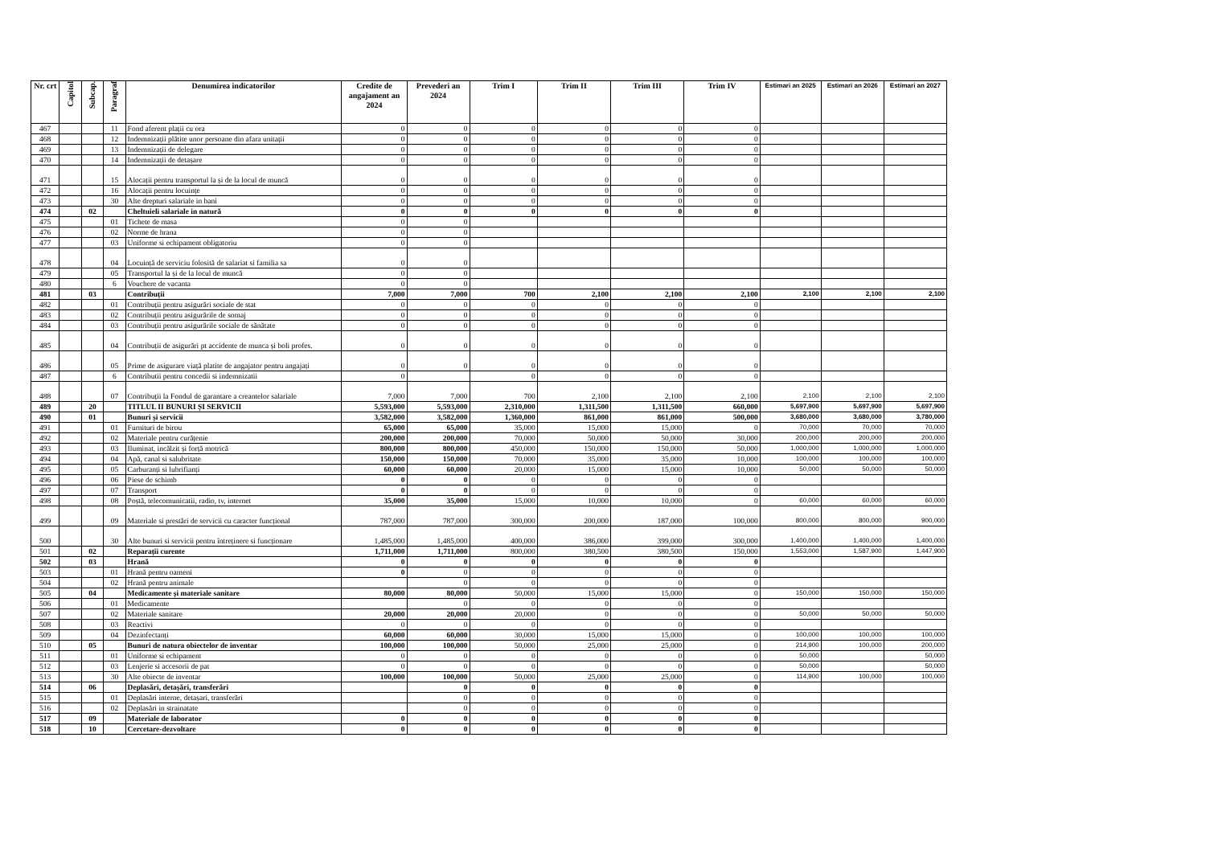| Nr. crt | Capitol | Subcap. | Paragraf | Denumirea indicatorilor | Credite de angajament an 2024 | Prevederi an 2024 | Trim I | Trim II | Trim III | Trim IV | Estimari an 2025 | Estimari an 2026 | Estimari an 2027 |
| --- | --- | --- | --- | --- | --- | --- | --- | --- | --- | --- | --- | --- | --- |
| 467 | | | 11 | Fond aferent plații cu ora | 0 | 0 | 0 | 0 | 0 | 0 | | | |
| 468 | | | 12 | Indemnizații plătite unor persoane din afara unitații | 0 | 0 | 0 | 0 | 0 | 0 | | | |
| 469 | | | 13 | Indemnizații de delegare | 0 | 0 | 0 | 0 | 0 | 0 | | | |
| 470 | | | 14 | Indemnizații de detașare | 0 | 0 | 0 | 0 | 0 | 0 | | | |
| 471 | | | 15 | Alocații pentru transportul la și de la locul de muncă | 0 | 0 | 0 | 0 | 0 | 0 | | | |
| 472 | | | 16 | Alocații pentru locuințe | 0 | 0 | 0 | 0 | 0 | 0 | | | |
| 473 | | | 30 | Alte drepturi salariale in bani | 0 | 0 | 0 | 0 | 0 | 0 | | | |
| 474 | | 02 | | Cheltuieli salariale in natură | 0 | 0 | 0 | 0 | 0 | 0 | | | |
| 475 | | | 01 | Tichete de masa | 0 | 0 | | | | | | | |
| 476 | | | 02 | Norme de hrana | 0 | 0 | | | | | | | |
| 477 | | | 03 | Uniforme si echipament obligatoriu | 0 | 0 | | | | | | | |
| 478 | | | 04 | Locuință de serviciu folosită de salariat si familia sa | 0 | 0 | | | | | | | |
| 479 | | | 05 | Transportul la și de la locul de muncă | 0 | 0 | | | | | | | |
| 480 | | | 6 | Vouchere de vacanta | 0 | 0 | | | | | | | |
| 481 | | 03 | | Contribuții | 7,000 | 7,000 | 700 | 2,100 | 2,100 | 2,100 | 2,100 | 2,100 | 2,100 |
| 482 | | | 01 | Contribuții pentru asigurări sociale de stat | 0 | 0 | 0 | 0 | 0 | 0 | | | |
| 483 | | | 02 | Contribuții pentru asigurările de somaj | 0 | 0 | 0 | 0 | 0 | 0 | | | |
| 484 | | | 03 | Contribuții pentru asigurările sociale de sănătate | 0 | 0 | 0 | 0 | 0 | 0 | | | |
| 485 | | | 04 | Contribuții de asigurări pt accidente de munca și boli profes. | 0 | 0 | 0 | 0 | 0 | 0 | | | |
| 486 | | | 05 | Prime de asigurare viață platite de angajator pentru angajați | 0 | 0 | 0 | 0 | 0 | 0 | | | |
| 487 | | | 6 | Contributii pentru concedii si indemnizatii | 0 | | 0 | 0 | 0 | 0 | | | |
| 488 | | | 07 | Contribuții la Fondul de garantare a creantelor salariale | 7,000 | 7,000 | 700 | 2,100 | 2,100 | 2,100 | 2,100 | 2,100 | 2,100 |
| 489 | | 20 | | TITLUL II BUNURI ȘI SERVICII | 5,593,000 | 5,593,000 | 2,310,000 | 1,311,500 | 1,311,500 | 660,000 | 5,697,900 | 5,697,900 | 5,697,900 |
| 490 | | 01 | | Bunuri și servicii | 3,582,000 | 3,582,000 | 1,360,000 | 861,000 | 861,000 | 500,000 | 3,680,000 | 3,680,000 | 3,780,000 |
| 491 | | | 01 | Furnituri de birou | 65,000 | 65,000 | 35,000 | 15,000 | 15,000 | 0 | 70,000 | 70,000 | 70,000 |
| 492 | | | 02 | Materiale pentru curățenie | 200,000 | 200,000 | 70,000 | 50,000 | 50,000 | 30,000 | 200,000 | 200,000 | 200,000 |
| 493 | | | 03 | Iluminat, incălzit și forță motrică | 800,000 | 800,000 | 450,000 | 150,000 | 150,000 | 50,000 | 1,000,000 | 1,000,000 | 1,000,000 |
| 494 | | | 04 | Apă, canal si salubritate | 150,000 | 150,000 | 70,000 | 35,000 | 35,000 | 10,000 | 100,000 | 100,000 | 100,000 |
| 495 | | | 05 | Carburanți si lubrifianți | 60,000 | 60,000 | 20,000 | 15,000 | 15,000 | 10,000 | 50,000 | 50,000 | 50,000 |
| 496 | | | 06 | Piese de schimb | 0 | 0 | 0 | 0 | 0 | 0 | | | |
| 497 | | | 07 | Transport | 0 | 0 | 0 | 0 | 0 | 0 | | | |
| 498 | | | 08 | Poștă, telecomunicatii, radio, tv, internet | 35,000 | 35,000 | 15,000 | 10,000 | 10,000 | 0 | 60,000 | 60,000 | 60,000 |
| 499 | | | 09 | Materiale si prestări de servicii cu caracter funcțional | 787,000 | 787,000 | 300,000 | 200,000 | 187,000 | 100,000 | 800,000 | 800,000 | 900,000 |
| 500 | | | 30 | Alte bunuri si servicii pentru întreținere si funcționare | 1,485,000 | 1,485,000 | 400,000 | 386,000 | 399,000 | 300,000 | 1,400,000 | 1,400,000 | 1,400,000 |
| 501 | | 02 | | Reparații curente | 1,711,000 | 1,711,000 | 800,000 | 380,500 | 380,500 | 150,000 | 1,553,000 | 1,587,900 | 1,447,900 |
| 502 | | 03 | | Hrană | 0 | 0 | 0 | 0 | 0 | 0 | | | |
| 503 | | | 01 | Hrană pentru oameni | 0 | 0 | 0 | 0 | 0 | 0 | | | |
| 504 | | | 02 | Hrană pentru animale | | 0 | 0 | 0 | 0 | 0 | | | |
| 505 | | 04 | | Medicamente și materiale sanitare | 80,000 | 80,000 | 50,000 | 15,000 | 15,000 | 0 | 150,000 | 150,000 | 150,000 |
| 506 | | | 01 | Medicamente | | 0 | 0 | 0 | 0 | 0 | | | |
| 507 | | | 02 | Materiale sanitare | 20,000 | 20,000 | 20,000 | 0 | 0 | 0 | 50,000 | 50,000 | 50,000 |
| 508 | | | 03 | Reactivi | 0 | 0 | 0 | 0 | 0 | 0 | | | |
| 509 | | | 04 | Dezinfectanți | 60,000 | 60,000 | 30,000 | 15,000 | 15,000 | 0 | 100,000 | 100,000 | 100,000 |
| 510 | | 05 | | Bunuri de natura obiectelor de inventar | 100,000 | 100,000 | 50,000 | 25,000 | 25,000 | 0 | 214,900 | 100,000 | 200,000 |
| 511 | | | 01 | Uniforme si echipament | 0 | 0 | 0 | 0 | 0 | 0 | 50,000 | | 50,000 |
| 512 | | | 03 | Lenjerie si accesorii de pat | 0 | 0 | 0 | 0 | 0 | 0 | 50,000 | | 50,000 |
| 513 | | | 30 | Alte obiecte de inventar | 100,000 | 100,000 | 50,000 | 25,000 | 25,000 | 0 | 114,900 | 100,000 | 100,000 |
| 514 | | 06 | | Deplasări, detașări, transferări | | 0 | 0 | 0 | 0 | 0 | | | |
| 515 | | | 01 | Deplasări interne, detașari, transferări | | 0 | 0 | 0 | 0 | 0 | | | |
| 516 | | | 02 | Deplasări in strainatate | | 0 | 0 | 0 | 0 | 0 | | | |
| 517 | | 09 | | Materiale de laborator | 0 | 0 | 0 | 0 | 0 | 0 | | | |
| 518 | | 10 | | Cercetare-dezvoltare | 0 | 0 | 0 | 0 | 0 | 0 | | | |